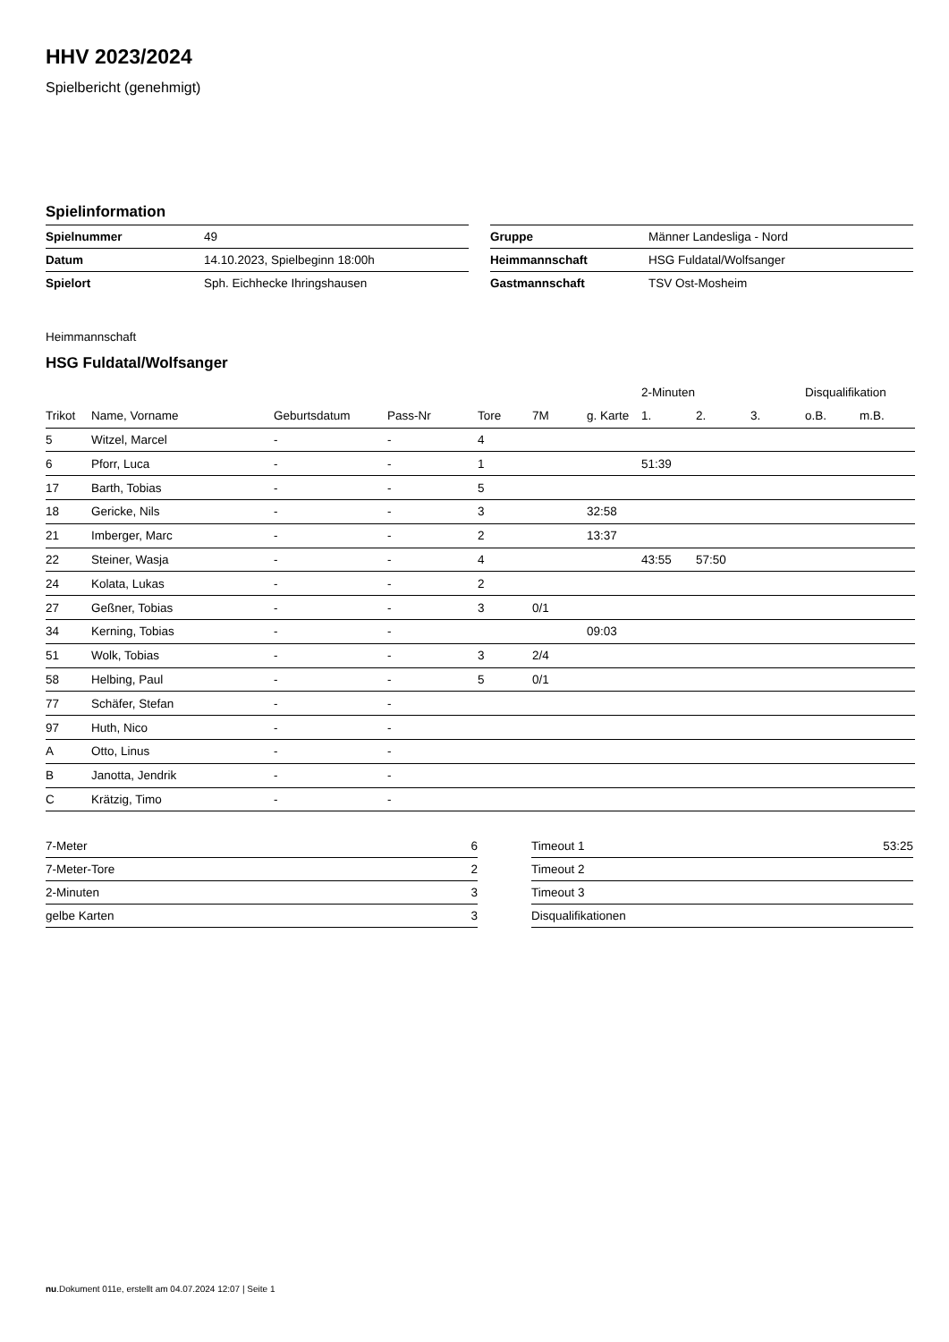HHV 2023/2024
Spielbericht (genehmigt)
Spielinformation
| Spielnummer | 49 |
| Datum | 14.10.2023, Spielbeginn 18:00h |
| Spielort | Sph. Eichhecke Ihringshausen |
| Gruppe | Männer Landesliga - Nord |
| Heimmannschaft | HSG Fuldatal/Wolfsanger |
| Gastmannschaft | TSV Ost-Mosheim |
Heimmannschaft
HSG Fuldatal/Wolfsanger
| | | | | | | | 2-Minuten | | | Disqualifikation | |
| --- | --- | --- | --- | --- | --- | --- | --- | --- | --- | --- | --- |
| Trikot | Name, Vorname | Geburtsdatum | Pass-Nr | Tore | 7M | g. Karte | 1. | 2. | 3. | o.B. | m.B. |
| 5 | Witzel, Marcel | - | - | 4 | | | | | | | |
| 6 | Pforr, Luca | - | - | 1 | | | 51:39 | | | | |
| 17 | Barth, Tobias | - | - | 5 | | | | | | | |
| 18 | Gericke, Nils | - | - | 3 | | 32:58 | | | | | |
| 21 | Imberger, Marc | - | - | 2 | | 13:37 | | | | | |
| 22 | Steiner, Wasja | - | - | 4 | | | 43:55 | 57:50 | | | |
| 24 | Kolata, Lukas | - | - | 2 | | | | | | | |
| 27 | Geßner, Tobias | - | - | 3 | 0/1 | | | | | | |
| 34 | Kerning, Tobias | - | - | | | 09:03 | | | | | |
| 51 | Wolk, Tobias | - | - | 3 | 2/4 | | | | | | |
| 58 | Helbing, Paul | - | - | 5 | 0/1 | | | | | | |
| 77 | Schäfer, Stefan | - | - | | | | | | | | |
| 97 | Huth, Nico | - | - | | | | | | | | |
| A | Otto, Linus | - | - | | | | | | | | |
| B | Janotta, Jendrik | - | - | | | | | | | | |
| C | Krätzig, Timo | - | - | | | | | | | | |
| 7-Meter | 6 |
| 7-Meter-Tore | 2 |
| 2-Minuten | 3 |
| gelbe Karten | 3 |
| Timeout 1 | 53:25 |
| Timeout 2 | |
| Timeout 3 | |
| Disqualifikationen | |
nu.Dokument 011e, erstellt am 04.07.2024 12:07 | Seite 1